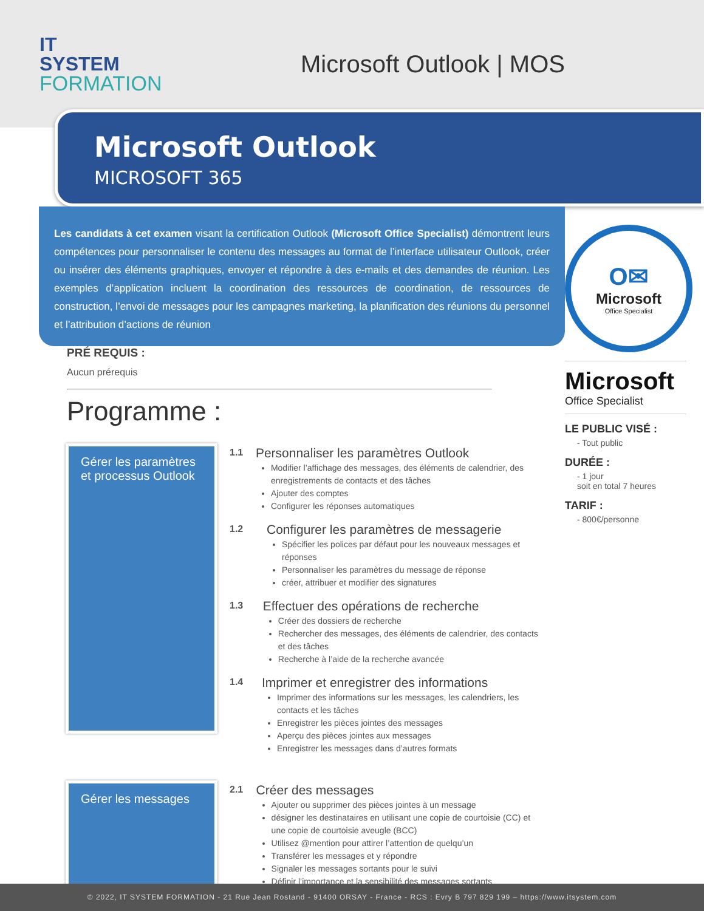IT
SYSTEM
FORMATION
Microsoft Outlook | MOS
Microsoft Outlook
MICROSOFT 365
Les candidats à cet examen visant la certification Outlook (Microsoft Office Specialist) démontrent leurs compétences pour personnaliser le contenu des messages au format de l’interface utilisateur Outlook, créer ou insérer des éléments graphiques, envoyer et répondre à des e-mails et des demandes de réunion. Les exemples d’application incluent la coordination des ressources de coordination, de ressources de construction, l’envoi de messages pour les campagnes marketing, la planification des réunions du personnel et l’attribution d’actions de réunion
PRÉ REQUIS :
Aucun prérequis
Programme :
O✉
Microsoft
Office Specialist
Microsoft
Office Specialist
LE PUBLIC VISÉ :
- Tout public
DURÉE :
- 1 jour
soit en total 7 heures
TARIF :
- 800€/personne
Gérer les paramètres et processus Outlook
1.1
Personnaliser les paramètres Outlook
Modifier l’affichage des messages, des éléments de calendrier, des enregistrements de contacts et des tâches
Ajouter des comptes
Configurer les réponses automatiques
1.2
Configurer les paramètres de messagerie
Spécifier les polices par défaut pour les nouveaux messages et réponses
Personnaliser les paramètres du message de réponse
créer, attribuer et modifier des signatures
1.3
Effectuer des opérations de recherche
Créer des dossiers de recherche
Rechercher des messages, des éléments de calendrier, des contacts et des tâches
Recherche à l’aide de la recherche avancée
1.4
Imprimer et enregistrer des informations
Imprimer des informations sur les messages, les calendriers, les contacts et les tâches
Enregistrer les pièces jointes des messages
Aperçu des pièces jointes aux messages
Enregistrer les messages dans d’autres formats
Gérer les messages
2.1
Créer des messages
Ajouter ou supprimer des pièces jointes à un message
désigner les destinataires en utilisant une copie de courtoisie (CC) et une copie de courtoisie aveugle (BCC)
Utilisez @mention pour attirer l’attention de quelqu’un
Transférer les messages et y répondre
Signaler les messages sortants pour le suivi
Définir l’importance et la sensibilité des messages sortants
© 2022, IT SYSTEM FORMATION - 21 Rue Jean Rostand - 91400 ORSAY - France - RCS : Evry B 797 829 199 – https://www.itsystem.com